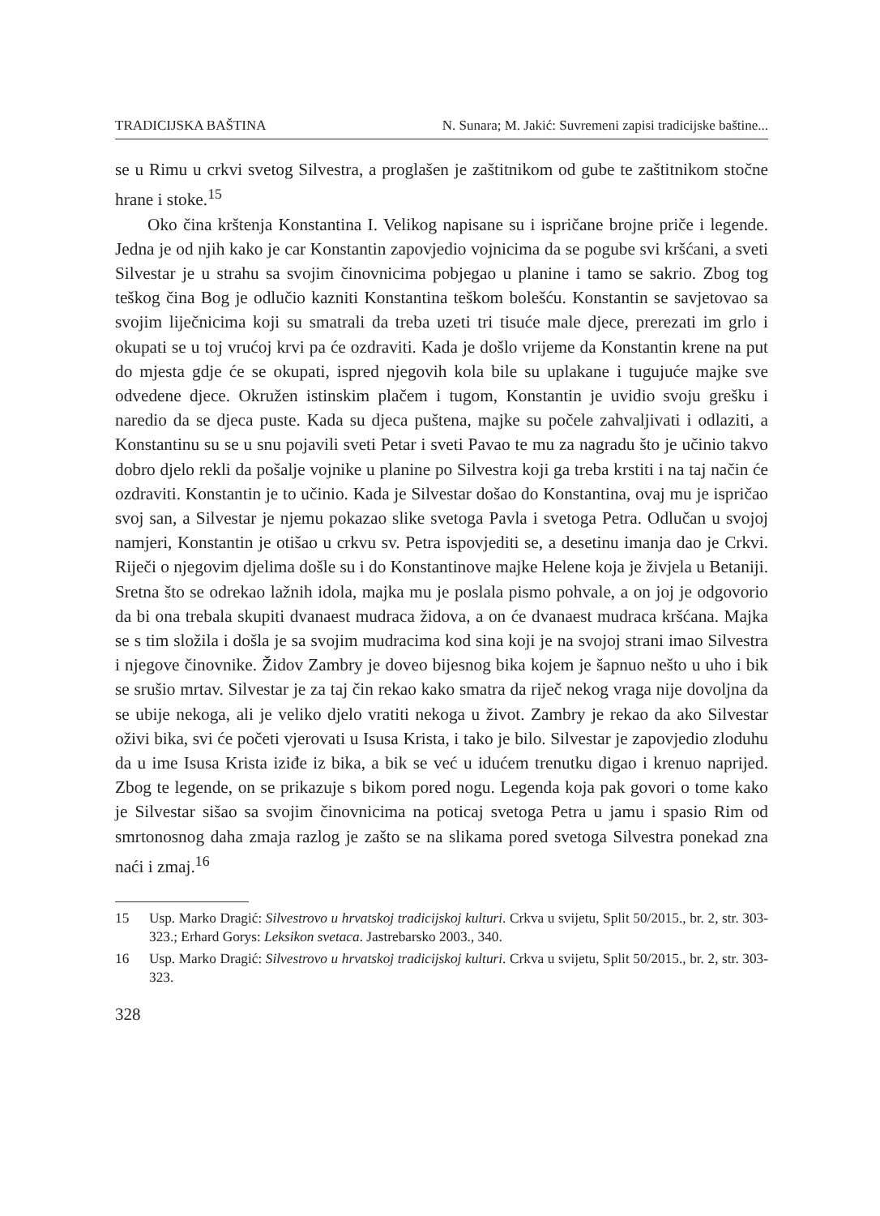TRADICIJSKA BAŠTINA N. Sunara; M. Jakić: Suvremeni zapisi tradicijske baštine...
se u Rimu u crkvi svetog Silvestra, a proglašen je zaštitnikom od gube te zaštitnikom stočne hrane i stoke.<sup>15</sup>
Oko čina krštenja Konstantina I. Velikog napisane su i ispričane brojne priče i legende. Jedna je od njih kako je car Konstantin zapovjedio vojnicima da se pogube svi kršćani, a sveti Silvestar je u strahu sa svojim činovnicima pobjegao u planine i tamo se sakrio. Zbog tog teškog čina Bog je odlučio kazniti Konstantina teškom bolešću. Konstantin se savjetovao sa svojim liječnicima koji su smatrali da treba uzeti tri tisuće male djece, prerezati im grlo i okupati se u toj vrućoj krvi pa će ozdraviti. Kada je došlo vrijeme da Konstantin krene na put do mjesta gdje će se okupati, ispred njegovih kola bile su uplakane i tugujuće majke sve odvedene djece. Okružen istinskim plačem i tugom, Konstantin je uvidio svoju grešku i naredio da se djeca puste. Kada su djeca puštena, majke su počele zahvaljivati i odlaziti, a Konstantinu su se u snu pojavili sveti Petar i sveti Pavao te mu za nagradu što je učinio takvo dobro djelo rekli da pošalje vojnike u planine po Silvestra koji ga treba krstiti i na taj način će ozdraviti. Konstantin je to učinio. Kada je Silvestar došao do Konstantina, ovaj mu je ispričao svoj san, a Silvestar je njemu pokazao slike svetoga Pavla i svetoga Petra. Odlučan u svojoj namjeri, Konstantin je otišao u crkvu sv. Petra ispovjediti se, a desetinu imanja dao je Crkvi. Riječi o njegovim djelima došle su i do Konstantinove majke Helene koja je živjela u Betaniji. Sretna što se odrekao lažnih idola, majka mu je poslala pismo pohvale, a on joj je odgovorio da bi ona trebala skupiti dvanaest mudraca židova, a on će dvanaest mudraca kršćana. Majka se s tim složila i došla je sa svojim mudracima kod sina koji je na svojoj strani imao Silvestra i njegove činovnike. Židov Zambry je doveo bijesnog bika kojem je šapnuo nešto u uho i bik se srušio mrtav. Silvestar je za taj čin rekao kako smatra da riječ nekog vraga nije dovoljna da se ubije nekoga, ali je veliko djelo vratiti nekoga u život. Zambry je rekao da ako Silvestar oživi bika, svi će početi vjerovati u Isusa Krista, i tako je bilo. Silvestar je zapovjedio zloduhu da u ime Isusa Krista iziđe iz bika, a bik se već u idućem trenutku digao i krenuo naprijed. Zbog te legende, on se prikazuje s bikom pored nogu. Legenda koja pak govori o tome kako je Silvestar sišao sa svojim činovnicima na poticaj svetoga Petra u jamu i spasio Rim od smrtonosnog daha zmaja razlog je zašto se na slikama pored svetoga Silvestra ponekad zna naći i zmaj.<sup>16</sup>
15 Usp. Marko Dragić: Silvestrovo u hrvatskoj tradicijskoj kulturi. Crkva u svijetu, Split 50/2015., br. 2, str. 303-323.; Erhard Gorys: Leksikon svetaca. Jastrebarsko 2003., 340.
16 Usp. Marko Dragić: Silvestrovo u hrvatskoj tradicijskoj kulturi. Crkva u svijetu, Split 50/2015., br. 2, str. 303-323.
328